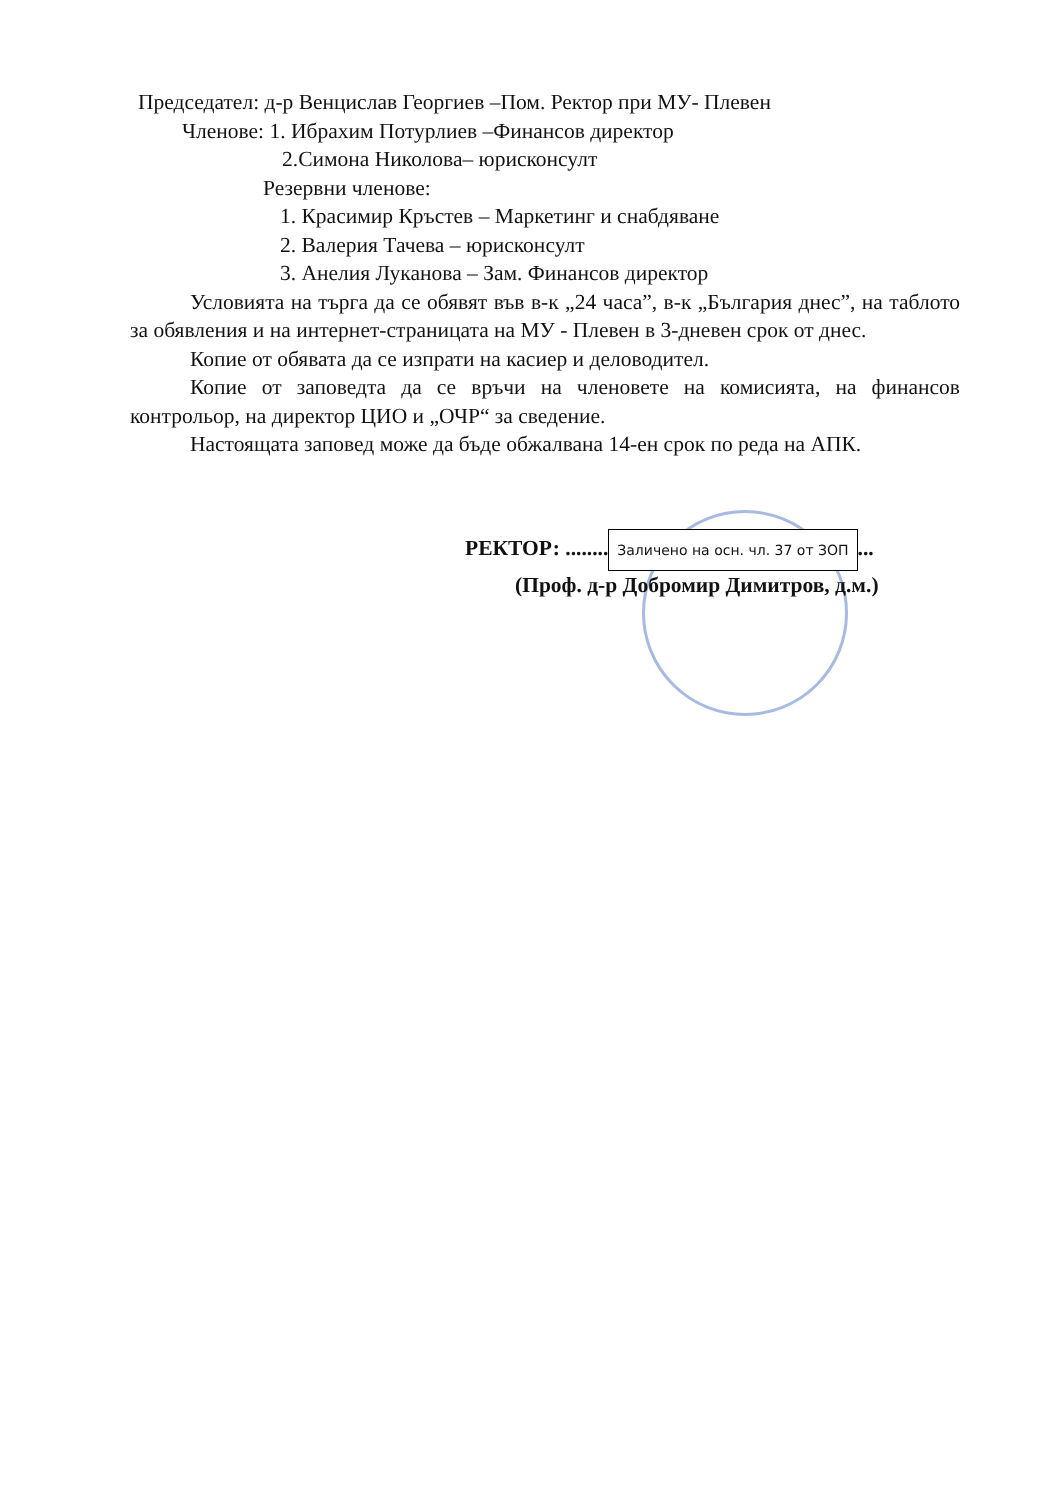Председател: д-р Венцислав Георгиев –Пом. Ректор при МУ- Плевен
Членове: 1. Ибрахим Потурлиев –Финансов директор
2.Симона Николова– юрисконсулт
Резервни членове:
1. Красимир Кръстев – Маркетинг и снабдяване
2. Валерия Тачева – юрисконсулт
3. Анелия Луканова – Зам. Финансов директор
Условията на търга да се обявят във в-к „24 часа”, в-к „България днес”, на таблото за обявления и на интернет-страницата на МУ - Плевен в 3-дневен срок от днес.
Копие от обявата да се изпрати на касиер и деловодител.
Копие от заповедта да се връчи на членовете на комисията, на финансов контрольор, на директор ЦИО и „ОЧР“ за сведение.
Настоящата заповед може да бъде обжалвана 14-ен срок по реда на АПК.
РЕКТОР: ........ Заличено на осн. чл. 37 от ЗОП...
(Проф. д-р Добромир Димитров, д.м.)